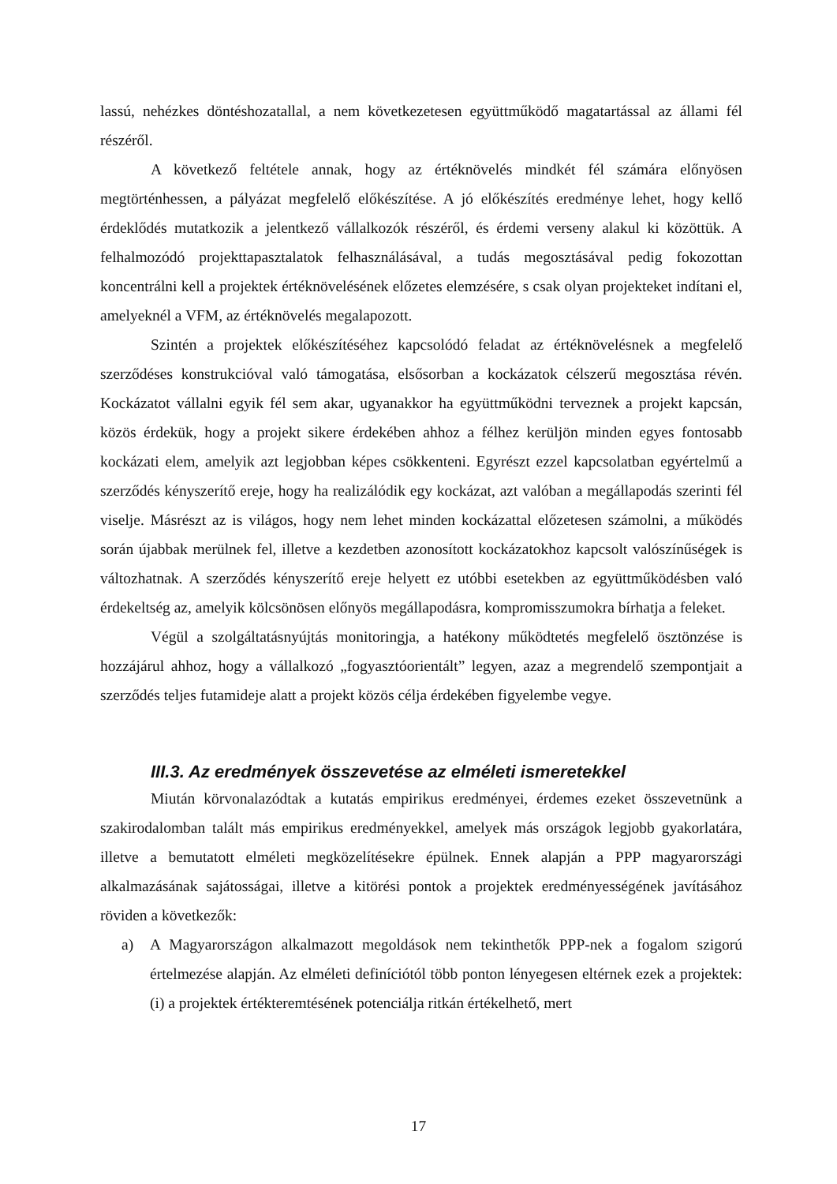lassú, nehézkes döntéshozatallal, a nem következetesen együttműködő magatartással az állami fél részéről.
A következő feltétele annak, hogy az értéknövelés mindkét fél számára előnyösen megtörténhessen, a pályázat megfelelő előkészítése. A jó előkészítés eredménye lehet, hogy kellő érdeklődés mutatkozik a jelentkező vállalkozók részéről, és érdemi verseny alakul ki közöttük. A felhalmozódó projekttapasztalatok felhasználásával, a tudás megosztásával pedig fokozottan koncentrálni kell a projektek értéknövelésének előzetes elemzésére, s csak olyan projekteket indítani el, amelyeknél a VFM, az értéknövelés megalapozott.
Szintén a projektek előkészítéséhez kapcsolódó feladat az értéknövelésnek a megfelelő szerződéses konstrukcióval való támogatása, elsősorban a kockázatok célszerű megosztása révén. Kockázatot vállalni egyik fél sem akar, ugyanakkor ha együttműködni terveznek a projekt kapcsán, közös érdekük, hogy a projekt sikere érdekében ahhoz a félhez kerüljön minden egyes fontosabb kockázati elem, amelyik azt legjobban képes csökkenteni. Egyrészt ezzel kapcsolatban egyértelmű a szerződés kényszerítő ereje, hogy ha realizálódik egy kockázat, azt valóban a megállapodás szerinti fél viselje. Másrészt az is világos, hogy nem lehet minden kockázattal előzetesen számolni, a működés során újabbak merülnek fel, illetve a kezdetben azonosított kockázatokhoz kapcsolt valószínűségek is változhatnak. A szerződés kényszerítő ereje helyett ez utóbbi esetekben az együttműködésben való érdekeltség az, amelyik kölcsönösen előnyös megállapodásra, kompromisszumokra bírhatja a feleket.
Végül a szolgáltatásnyújtás monitoringja, a hatékony működtetés megfelelő ösztönzése is hozzájárul ahhoz, hogy a vállalkozó „fogyasztóorientált” legyen, azaz a megrendelő szempontjait a szerződés teljes futamideje alatt a projekt közös célja érdekében figyelembe vegye.
III.3. Az eredmények összevetése az elméleti ismeretekkel
Miután körvonalazódtak a kutatás empirikus eredményei, érdemes ezeket összevetnünk a szakirodalomban talált más empirikus eredményekkel, amelyek más országok legjobb gyakorlatára, illetve a bemutatott elméleti megközelítésekre épülnek. Ennek alapján a PPP magyarországi alkalmazásának sajátosságai, illetve a kitörési pontok a projektek eredményességének javításához röviden a következők:
a) A Magyarországon alkalmazott megoldások nem tekinthetők PPP-nek a fogalom szigorú értelmezése alapján. Az elméleti definíciótól több ponton lényegesen eltérnek ezek a projektek: (i) a projektek értékteremtésének potenciálja ritkán értékelhető, mert
17